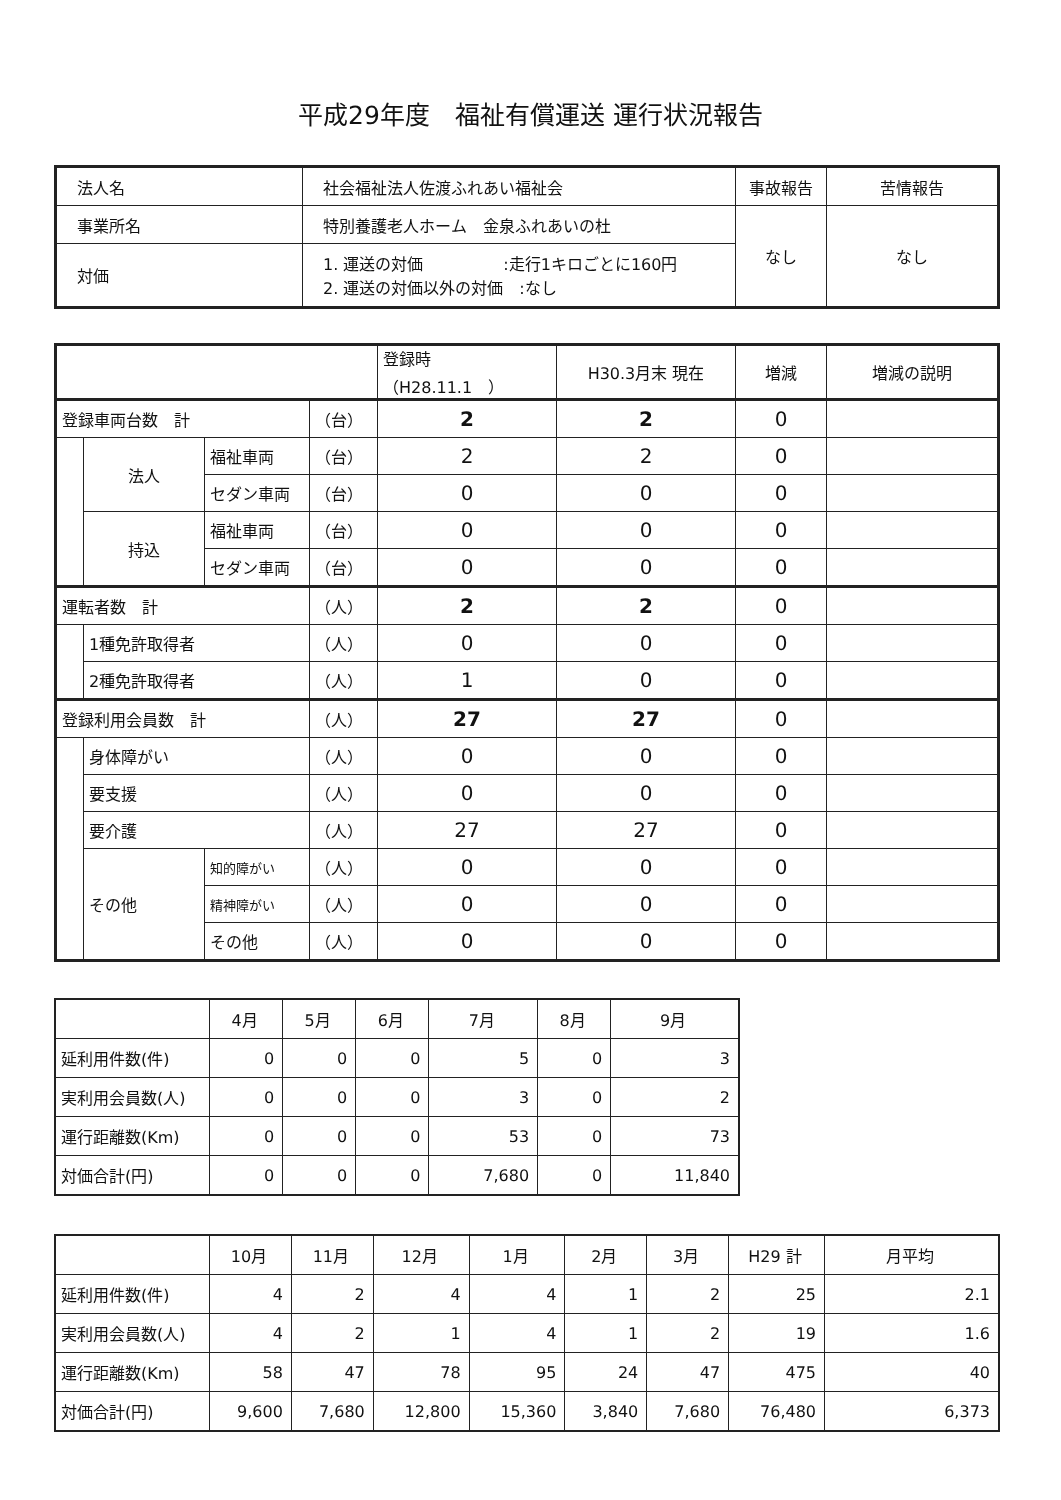平成29年度　福祉有償運送 運行状況報告
| 法人名 | 社会福祉法人佐渡ふれあい福祉会 | 事故報告 | 苦情報告 |
| 事業所名 | 特別養護老人ホーム 金泉ふれあいの杜 | なし | なし |
| 対価 | 1. 運送の対価 :走行1キロごとに160円 2. 運送の対価以外の対価 :なし | | |
| | | | | 登録時（H28.11.1 ） | H30.3月末 現在 | 増減 | 増減の説明 |
| 登録車両台数 計 | | | （台） | 2 | 2 | 0 | |
| | 法人 | 福祉車両 | （台） | 2 | 2 | 0 | |
| | | セダン車両 | （台） | 0 | 0 | 0 | |
| | 持込 | 福祉車両 | （台） | 0 | 0 | 0 | |
| | | セダン車両 | （台） | 0 | 0 | 0 | |
| 運転者数 計 | | | （人） | 2 | 2 | 0 | |
| | 1種免許取得者 | | （人） | 0 | 0 | 0 | |
| | 2種免許取得者 | | （人） | 1 | 0 | 0 | |
| 登録利用会員数 計 | | | （人） | 27 | 27 | 0 | |
| | 身体障がい | | （人） | 0 | 0 | 0 | |
| | 要支援 | | （人） | 0 | 0 | 0 | |
| | 要介護 | | （人） | 27 | 27 | 0 | |
| | その他 | 知的障がい | （人） | 0 | 0 | 0 | |
| | | 精神障がい | （人） | 0 | 0 | 0 | |
| | | その他 | （人） | 0 | 0 | 0 | |
| | 4月 | 5月 | 6月 | 7月 | 8月 | 9月 |
| 延利用件数(件) | 0 | 0 | 0 | 5 | 0 | 3 |
| 実利用会員数(人) | 0 | 0 | 0 | 3 | 0 | 2 |
| 運行距離数(Km) | 0 | 0 | 0 | 53 | 0 | 73 |
| 対価合計(円) | 0 | 0 | 0 | 7,680 | 0 | 11,840 |
| | 10月 | 11月 | 12月 | 1月 | 2月 | 3月 | H29 計 | 月平均 |
| 延利用件数(件) | 4 | 2 | 4 | 4 | 1 | 2 | 25 | 2.1 |
| 実利用会員数(人) | 4 | 2 | 1 | 4 | 1 | 2 | 19 | 1.6 |
| 運行距離数(Km) | 58 | 47 | 78 | 95 | 24 | 47 | 475 | 40 |
| 対価合計(円) | 9,600 | 7,680 | 12,800 | 15,360 | 3,840 | 7,680 | 76,480 | 6,373 |